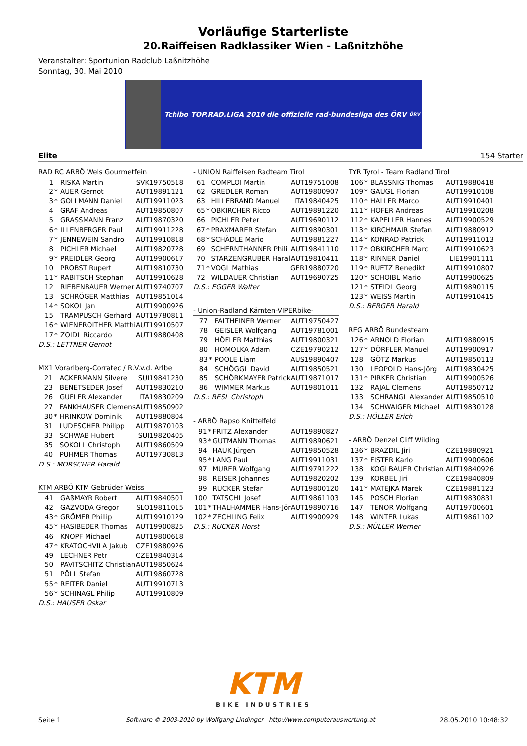Vorläufige Starterliste
20.Raiffeisen Radklassiker Wien - Laßnitzhöhe
Veranstalter: Sportunion Radclub Laßnitzhöhe
Sonntag, 30. Mai 2010
Tchibo TOP.RAD.LIGA 2010 die offizielle rad-bundesliga des ÖRV ÖRV
Elite 154 Starter
| RAD RC ARBÖ Wels Gourmetfein | | | |
| --- | --- | --- | --- |
| 1 | | RISKA Martin | SVK19750518 |
| 2 | * | AUER Gernot | AUT19891121 |
| 3 | * | GOLLMANN Daniel | AUT19911023 |
| 4 | | GRAF Andreas | AUT19850807 |
| 5 | | GRASSMANN Franz | AUT19870320 |
| 6 | * | ILLENBERGER Paul | AUT19911228 |
| 7 | * | JENNEWEIN Sandro | AUT19910818 |
| 8 | | PICHLER Michael | AUT19820728 |
| 9 | * | PREIDLER Georg | AUT19900617 |
| 10 | | PROBST Rupert | AUT19810730 |
| 11 | * | RABITSCH Stephan | AUT19910628 |
| 12 | | RIEBENBAUER Werner | AUT19740707 |
| 13 | | SCHRÖGER Matthias | AUT19851014 |
| 14 | * | SOKOL Jan | AUT19900926 |
| 15 | | TRAMPUSCH Gerhard | AUT19780811 |
| 16 | * | WIENEROITHER Matthi | AUT19910507 |
| 17 | * | ZOIDL Riccardo | AUT19880408 |
| D.S.: LETTNER Gernot | | | |
| MX1 Vorarlberg-Corratec / R.V.v.d. Arlbe | | | |
| --- | --- | --- | --- |
| 21 | | ACKERMANN Silvere | SUI19841230 |
| 23 | | BENETSEDER Josef | AUT19830210 |
| 26 | | GUFLER Alexander | ITA19830209 |
| 27 | | FANKHAUSER Clemens | AUT19850902 |
| 30 | * | HRINKOW Dominik | AUT19880804 |
| 31 | | LUDESCHER Philipp | AUT19870103 |
| 33 | | SCHWAB Hubert | SUI19820405 |
| 35 | | SOKOLL Christoph | AUT19860509 |
| 40 | | PUHMER Thomas | AUT19730813 |
| D.S.: MORSCHER Harald | | | |
| KTM ARBÖ KTM Gebrüder Weiss | | | |
| --- | --- | --- | --- |
| 41 | | GAßMAYR Robert | AUT19840501 |
| 42 | | GAZVODA Gregor | SLO19811015 |
| 43 | * | GRÖMER Phillip | AUT19910129 |
| 45 | * | HASIBEDER Thomas | AUT19900825 |
| 46 | | KNOPF Michael | AUT19800618 |
| 47 | * | KRATOCHVILA Jakub | CZE19880926 |
| 49 | | LECHNER Petr | CZE19840314 |
| 50 | | PAVITSCHITZ Christian | AUT19850624 |
| 51 | | PÖLL Stefan | AUT19860728 |
| 55 | * | REITER Daniel | AUT19910713 |
| 56 | * | SCHINAGL Philip | AUT19910809 |
| D.S.: HAUSER Oskar | | | |
| - UNION Raiffeisen Radteam Tirol | | | |
| --- | --- | --- | --- |
| 61 | | COMPLOI Martin | AUT19751008 |
| 62 | | GREDLER Roman | AUT19800907 |
| 63 | | HILLEBRAND Manuel | ITA19840425 |
| 65 | * | OBKIRCHER Ricco | AUT19891220 |
| 66 | | PICHLER Peter | AUT19690112 |
| 67 | * | PRAXMARER Stefan | AUT19890301 |
| 68 | * | SCHÄDLE Mario | AUT19881227 |
| 69 | | SCHERNTHANNER Phili | AUT19841110 |
| 70 | | STARZENGRUBER Haral | AUT19810411 |
| 71 | * | VOGL Mathias | GER19880720 |
| 72 | | WILDAUER Christian | AUT19690725 |
| D.S.: EGGER Walter | | | |
| - Union-Radland Kärnten-VIPERbike- | | | |
| --- | --- | --- | --- |
| 77 | | FALTHEINER Werner | AUT19750427 |
| 78 | | GEISLER Wolfgang | AUT19781001 |
| 79 | | HÖFLER Matthias | AUT19800321 |
| 80 | | HOMOLKA Adam | CZE19790212 |
| 83 | * | POOLE Liam | AUS19890407 |
| 84 | | SCHÖGGL David | AUT19850521 |
| 85 | | SCHÖRKMAYER Patrick | AUT19871017 |
| 86 | | WIMMER Markus | AUT19801011 |
| D.S.: RESL Christoph | | | |
| - ARBÖ Rapso Knittelfeld | | | |
| --- | --- | --- | --- |
| 91 | * | FRITZ Alexander | AUT19890827 |
| 93 | * | GUTMANN Thomas | AUT19890621 |
| 94 | | HAUK Jürgen | AUT19850528 |
| 95 | * | LANG Paul | AUT19911031 |
| 97 | | MURER Wolfgang | AUT19791222 |
| 98 | | REISER Johannes | AUT19820202 |
| 99 | | RUCKER Stefan | AUT19800120 |
| 100 | | TATSCHL Josef | AUT19861103 |
| 101 | * | THALHAMMER Hans-Jör | AUT19890716 |
| 102 | * | ZECHLING Felix | AUT19900929 |
| D.S.: RUCKER Horst | | | |
| TYR Tyrol - Team Radland Tirol | | | |
| --- | --- | --- | --- |
| 106 | * | BLASSNIG Thomas | AUT19880418 |
| 109 | * | GAUGL Florian | AUT19910108 |
| 110 | * | HALLER Marco | AUT19910401 |
| 111 | * | HOFER Andreas | AUT19910208 |
| 112 | * | KAPELLER Hannes | AUT19900529 |
| 113 | * | KIRCHMAIR Stefan | AUT19880912 |
| 114 | * | KONRAD Patrick | AUT19911013 |
| 117 | * | OBKIRCHER Marc | AUT19910623 |
| 118 | * | RINNER Daniel | LIE19901111 |
| 119 | * | RUETZ Benedikt | AUT19910807 |
| 120 | * | SCHOIBL Mario | AUT19900625 |
| 121 | * | STEIDL Georg | AUT19890115 |
| 123 | * | WEISS Martin | AUT19910415 |
| D.S.: BERGER Harald | | | |
| REG ARBÖ Bundesteam | | | |
| --- | --- | --- | --- |
| 126 | * | ARNOLD Florian | AUT19880915 |
| 127 | * | DÖRFLER Manuel | AUT19900917 |
| 128 | | GÖTZ Markus | AUT19850113 |
| 130 | | LEOPOLD Hans-Jörg | AUT19830425 |
| 131 | * | PIRKER Christian | AUT19900526 |
| 132 | | RAJAL Clemens | AUT19850712 |
| 133 | | SCHRANGL Alexander | AUT19850510 |
| 134 | | SCHWAIGER Michael | AUT19830128 |
| D.S.: HÖLLER Erich | | | |
| - ARBÖ Denzel Cliff Wilding | | | |
| --- | --- | --- | --- |
| 136 | * | BRAZDIL Jiri | CZE19880921 |
| 137 | * | FISTER Karlo | AUT19900606 |
| 138 | | KOGLBAUER Christian | AUT19840926 |
| 139 | | KORBEL Jiri | CZE19840809 |
| 141 | * | MATEJKA Marek | CZE19881123 |
| 145 | | POSCH Florian | AUT19830831 |
| 147 | | TENOR Wolfgang | AUT19700601 |
| 148 | | WINTER Lukas | AUT19861102 |
| D.S.: MÜLLER Werner | | | |
KTM
BIKE INDUSTRIES
Seite 1 Software © 2003-2010 by Wolfgang Lindinger http://www.computerauswertung.at 28.05.2010 10:48:32